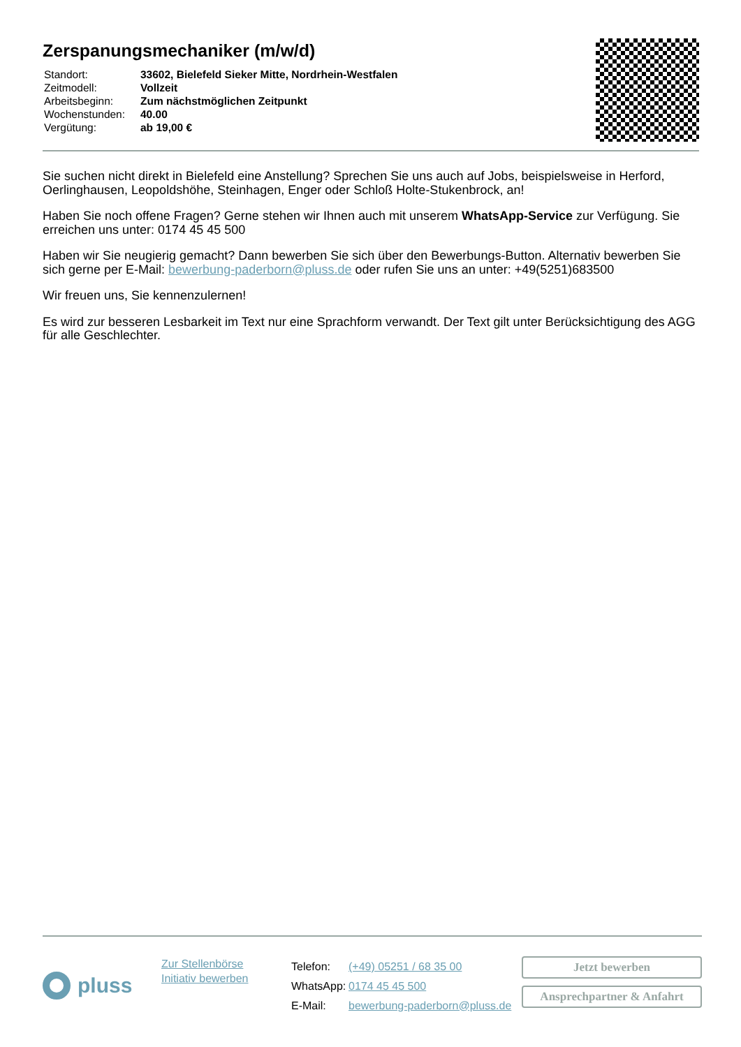Zerspanungsmechaniker (m/w/d)
| Standort: | 33602, Bielefeld Sieker Mitte, Nordrhein-Westfalen |
| Zeitmodell: | Vollzeit |
| Arbeitsbeginn: | Zum nächstmöglichen Zeitpunkt |
| Wochenstunden: | 40.00 |
| Vergütung: | ab 19,00 € |
Sie suchen nicht direkt in Bielefeld eine Anstellung? Sprechen Sie uns auch auf Jobs, beispielsweise in Herford, Oerlinghausen, Leopoldshöhe, Steinhagen, Enger oder Schloß Holte-Stukenbrock, an!
Haben Sie noch offene Fragen? Gerne stehen wir Ihnen auch mit unserem WhatsApp-Service zur Verfügung. Sie erreichen uns unter: 0174 45 45 500
Haben wir Sie neugierig gemacht? Dann bewerben Sie sich über den Bewerbungs-Button. Alternativ bewerben Sie sich gerne per E-Mail: bewerbung-paderborn@pluss.de oder rufen Sie uns an unter: +49(5251)683500
Wir freuen uns, Sie kennenzulernen!
Es wird zur besseren Lesbarkeit im Text nur eine Sprachform verwandt. Der Text gilt unter Berücksichtigung des AGG für alle Geschlechter.
pluss
Zur Stellenbörse
Initiativ bewerben
| Telefon: | (+49) 05251 / 68 35 00 |
| WhatsApp: | 0174 45 45 500 |
| E-Mail: | bewerbung-paderborn@pluss.de |
Jetzt bewerben
Ansprechpartner & Anfahrt